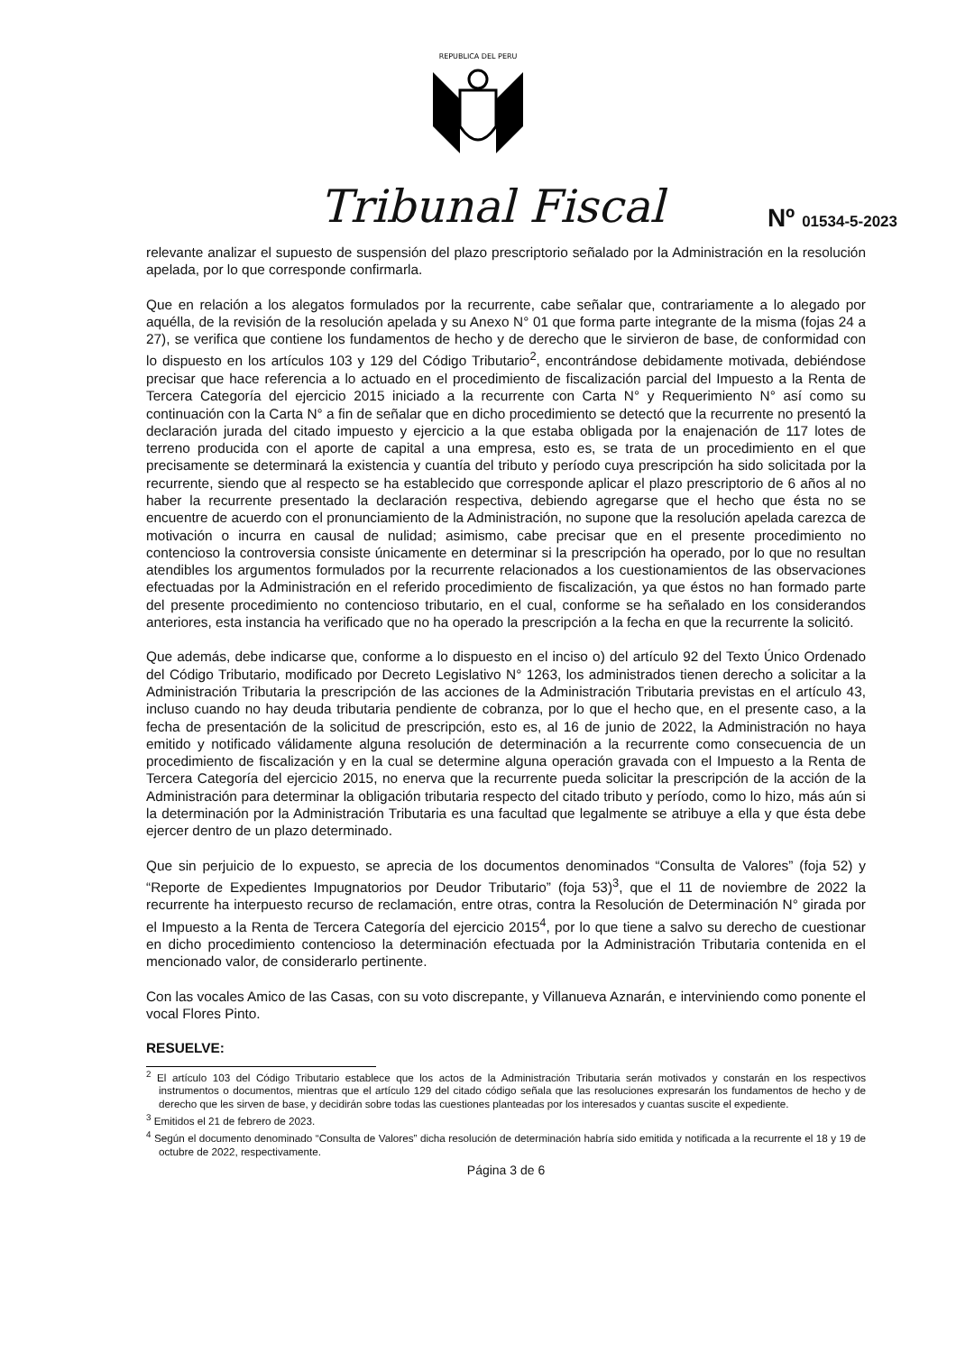REPUBLICA DEL PERU
Tribunal Fiscal Nº 01534-5-2023
relevante analizar el supuesto de suspensión del plazo prescriptorio señalado por la Administración en la resolución apelada, por lo que corresponde confirmarla.
Que en relación a los alegatos formulados por la recurrente, cabe señalar que, contrariamente a lo alegado por aquélla, de la revisión de la resolución apelada y su Anexo N° 01 que forma parte integrante de la misma (fojas 24 a 27), se verifica que contiene los fundamentos de hecho y de derecho que le sirvieron de base, de conformidad con lo dispuesto en los artículos 103 y 129 del Código Tributario<sup>2</sup>, encontrándose debidamente motivada, debiéndose precisar que hace referencia a lo actuado en el procedimiento de fiscalización parcial del Impuesto a la Renta de Tercera Categoría del ejercicio 2015 iniciado a la recurrente con Carta N° y Requerimiento N° así como su continuación con la Carta N° a fin de señalar que en dicho procedimiento se detectó que la recurrente no presentó la declaración jurada del citado impuesto y ejercicio a la que estaba obligada por la enajenación de 117 lotes de terreno producida con el aporte de capital a una empresa, esto es, se trata de un procedimiento en el que precisamente se determinará la existencia y cuantía del tributo y período cuya prescripción ha sido solicitada por la recurrente, siendo que al respecto se ha establecido que corresponde aplicar el plazo prescriptorio de 6 años al no haber la recurrente presentado la declaración respectiva, debiendo agregarse que el hecho que ésta no se encuentre de acuerdo con el pronunciamiento de la Administración, no supone que la resolución apelada carezca de motivación o incurra en causal de nulidad; asimismo, cabe precisar que en el presente procedimiento no contencioso la controversia consiste únicamente en determinar si la prescripción ha operado, por lo que no resultan atendibles los argumentos formulados por la recurrente relacionados a los cuestionamientos de las observaciones efectuadas por la Administración en el referido procedimiento de fiscalización, ya que éstos no han formado parte del presente procedimiento no contencioso tributario, en el cual, conforme se ha señalado en los considerandos anteriores, esta instancia ha verificado que no ha operado la prescripción a la fecha en que la recurrente la solicitó.
Que además, debe indicarse que, conforme a lo dispuesto en el inciso o) del artículo 92 del Texto Único Ordenado del Código Tributario, modificado por Decreto Legislativo N° 1263, los administrados tienen derecho a solicitar a la Administración Tributaria la prescripción de las acciones de la Administración Tributaria previstas en el artículo 43, incluso cuando no hay deuda tributaria pendiente de cobranza, por lo que el hecho que, en el presente caso, a la fecha de presentación de la solicitud de prescripción, esto es, al 16 de junio de 2022, la Administración no haya emitido y notificado válidamente alguna resolución de determinación a la recurrente como consecuencia de un procedimiento de fiscalización y en la cual se determine alguna operación gravada con el Impuesto a la Renta de Tercera Categoría del ejercicio 2015, no enerva que la recurrente pueda solicitar la prescripción de la acción de la Administración para determinar la obligación tributaria respecto del citado tributo y período, como lo hizo, más aún si la determinación por la Administración Tributaria es una facultad que legalmente se atribuye a ella y que ésta debe ejercer dentro de un plazo determinado.
Que sin perjuicio de lo expuesto, se aprecia de los documentos denominados “Consulta de Valores” (foja 52) y “Reporte de Expedientes Impugnatorios por Deudor Tributario” (foja 53)<sup>3</sup>, que el 11 de noviembre de 2022 la recurrente ha interpuesto recurso de reclamación, entre otras, contra la Resolución de Determinación N° girada por el Impuesto a la Renta de Tercera Categoría del ejercicio 2015<sup>4</sup>, por lo que tiene a salvo su derecho de cuestionar en dicho procedimiento contencioso la determinación efectuada por la Administración Tributaria contenida en el mencionado valor, de considerarlo pertinente.
Con las vocales Amico de las Casas, con su voto discrepante, y Villanueva Aznarán, e interviniendo como ponente el vocal Flores Pinto.
RESUELVE:
<sup>2</sup> El artículo 103 del Código Tributario establece que los actos de la Administración Tributaria serán motivados y constarán en los respectivos instrumentos o documentos, mientras que el artículo 129 del citado código señala que las resoluciones expresarán los fundamentos de hecho y de derecho que les sirven de base, y decidirán sobre todas las cuestiones planteadas por los interesados y cuantas suscite el expediente.
<sup>3</sup> Emitidos el 21 de febrero de 2023.
<sup>4</sup> Según el documento denominado “Consulta de Valores” dicha resolución de determinación habría sido emitida y notificada a la recurrente el 18 y 19 de octubre de 2022, respectivamente.
Página 3 de 6